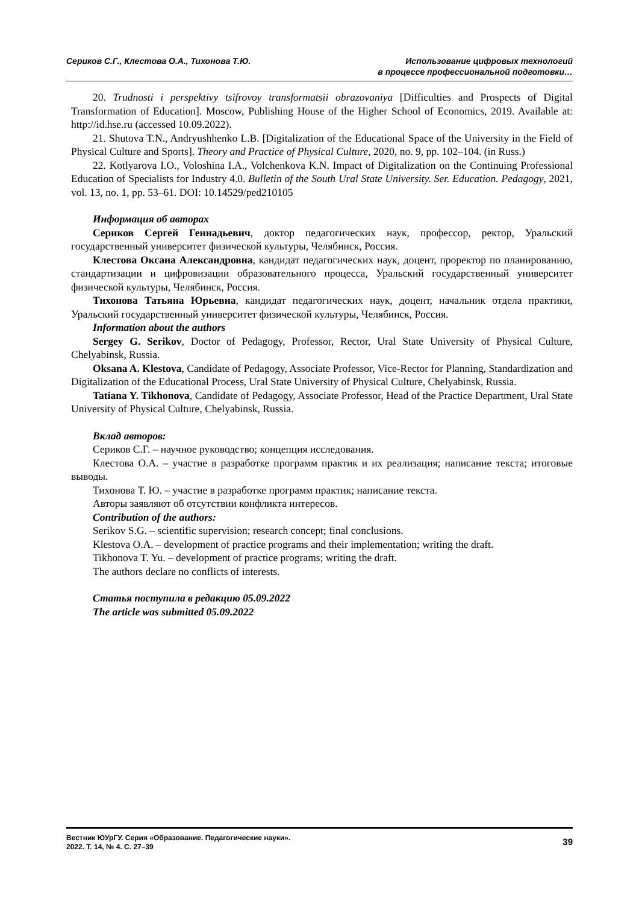Сериков С.Г., Клестова О.А., Тихонова Т.Ю.
Использование цифровых технологий
в процессе профессиональной подготовки…
20. Trudnosti i perspektivy tsifrovoy transformatsii obrazovaniya [Difficulties and Prospects of Digital Transformation of Education]. Moscow, Publishing House of the Higher School of Economics, 2019. Available at: http://id.hse.ru (accessed 10.09.2022).
21. Shutova T.N., Andryushhenko L.B. [Digitalization of the Educational Space of the University in the Field of Physical Culture and Sports]. Theory and Practice of Physical Culture, 2020, no. 9, pp. 102–104. (in Russ.)
22. Kotlyarova I.O., Voloshina I.A., Volchenkova K.N. Impact of Digitalization on the Continuing Professional Education of Specialists for Industry 4.0. Bulletin of the South Ural State University. Ser. Education. Pedagogy, 2021, vol. 13, no. 1, pp. 53–61. DOI: 10.14529/ped210105
Информация об авторах
Сериков Сергей Геннадьевич, доктор педагогических наук, профессор, ректор, Уральский государственный университет физической культуры, Челябинск, Россия.
Клестова Оксана Александровна, кандидат педагогических наук, доцент, проректор по планированию, стандартизации и цифровизации образовательного процесса, Уральский государственный университет физической культуры, Челябинск, Россия.
Тихонова Татьяна Юрьевна, кандидат педагогических наук, доцент, начальник отдела практики, Уральский государственный университет физической культуры, Челябинск, Россия.
Information about the authors
Sergey G. Serikov, Doctor of Pedagogy, Professor, Rector, Ural State University of Physical Culture, Chelyabinsk, Russia.
Oksana A. Klestova, Candidate of Pedagogy, Associate Professor, Vice-Rector for Planning, Standardization and Digitalization of the Educational Process, Ural State University of Physical Culture, Chelyabinsk, Russia.
Tatiana Y. Tikhonova, Candidate of Pedagogy, Associate Professor, Head of the Practice Department, Ural State University of Physical Culture, Chelyabinsk, Russia.
Вклад авторов:
Сериков С.Г. – научное руководство; концепция исследования.
Клестова О.А. – участие в разработке программ практик и их реализация; написание текста; итоговые выводы.
Тихонова Т. Ю. – участие в разработке программ практик; написание текста.
Авторы заявляют об отсутствии конфликта интересов.
Contribution of the authors:
Serikov S.G. – scientific supervision; research concept; final conclusions.
Klestova O.A. – development of practice programs and their implementation; writing the draft.
Tikhonova T. Yu. – development of practice programs; writing the draft.
The authors declare no conflicts of interests.
Статья поступила в редакцию 05.09.2022
The article was submitted 05.09.2022
Вестник ЮУрГУ. Серия «Образование. Педагогические науки».
2022. Т. 14, № 4. С. 27–39
39